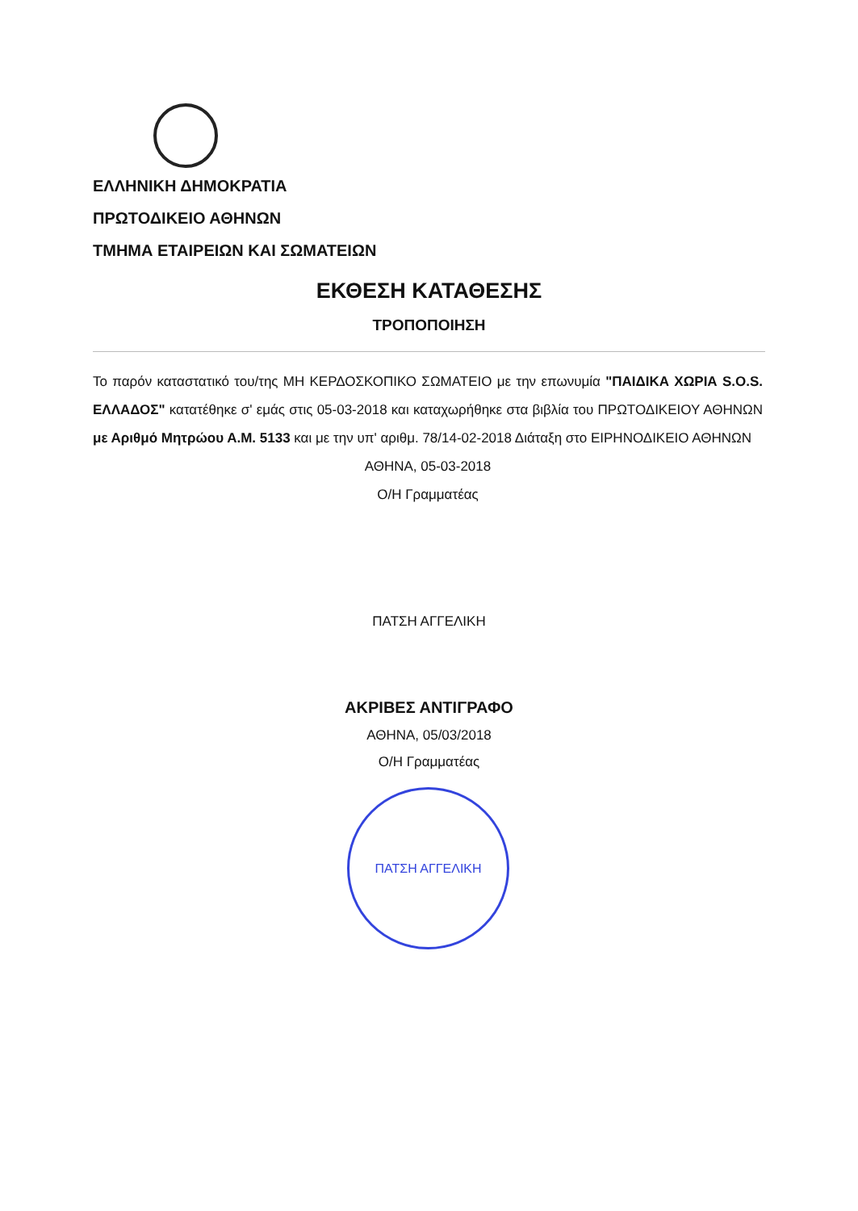ΕΛΛΗΝΙΚΗ ΔΗΜΟΚΡΑΤΙΑ
ΠΡΩΤΟΔΙΚΕΙΟ ΑΘΗΝΩΝ
ΤΜΗΜΑ ΕΤΑΙΡΕΙΩΝ ΚΑΙ ΣΩΜΑΤΕΙΩΝ
ΕΚΘΕΣΗ ΚΑΤΑΘΕΣΗΣ
ΤΡΟΠΟΠΟΙΗΣΗ
Το παρόν καταστατικό του/της ΜΗ ΚΕΡΔΟΣΚΟΠΙΚΟ ΣΩΜΑΤΕΙΟ με την επωνυμία "ΠΑΙΔΙΚΑ ΧΩΡΙΑ S.O.S. ΕΛΛΑΔΟΣ" κατατέθηκε σ' εμάς στις 05-03-2018 και καταχωρήθηκε στα βιβλία του ΠΡΩΤΟΔΙΚΕΙΟΥ ΑΘΗΝΩΝ με Αριθμό Μητρώου Α.Μ. 5133 και με την υπ' αριθμ. 78/14-02-2018 Διάταξη στο ΕΙΡΗΝΟΔΙΚΕΙΟ ΑΘΗΝΩΝ
ΑΘΗΝΑ, 05-03-2018
Ο/Η Γραμματέας
ΠΑΤΣΗ ΑΓΓΕΛΙΚΗ
ΑΚΡΙΒΕΣ ΑΝΤΙΓΡΑΦΟ
ΑΘΗΝΑ, 05/03/2018
Ο/Η Γραμματέας
ΠΑΤΣΗ ΑΓΓΕΛΙΚΗ